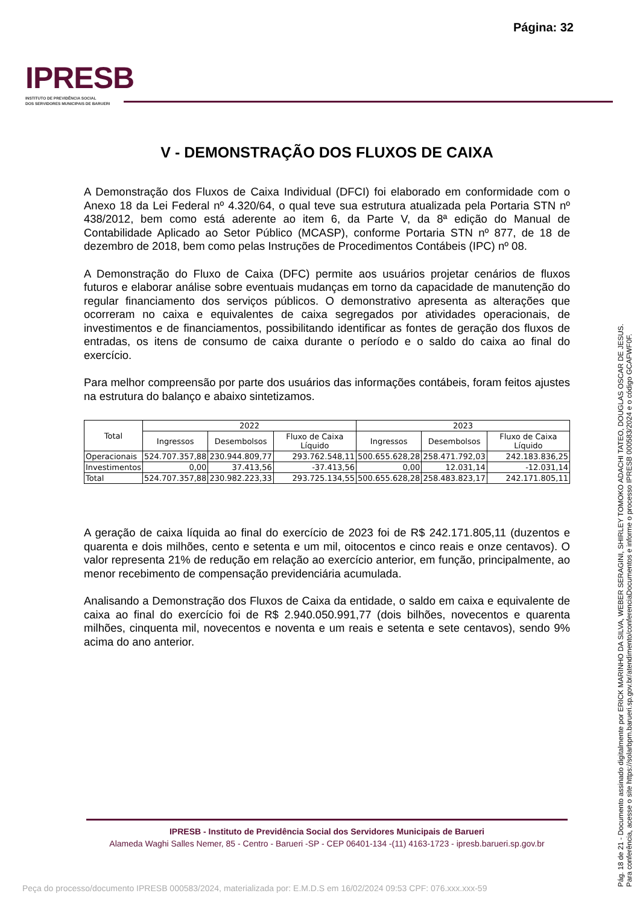Página: 32
IPRESB
INSTITUTO DE PREVIDÊNCIA SOCIAL
DOS SERVIDORES MUNICIPAIS DE BARUERI
V - DEMONSTRAÇÃO DOS FLUXOS DE CAIXA
A Demonstração dos Fluxos de Caixa Individual (DFCI) foi elaborado em conformidade com o Anexo 18 da Lei Federal nº 4.320/64, o qual teve sua estrutura atualizada pela Portaria STN nº 438/2012, bem como está aderente ao item 6, da Parte V, da 8ª edição do Manual de Contabilidade Aplicado ao Setor Público (MCASP), conforme Portaria STN nº 877, de 18 de dezembro de 2018, bem como pelas Instruções de Procedimentos Contábeis (IPC) nº 08.
A Demonstração do Fluxo de Caixa (DFC) permite aos usuários projetar cenários de fluxos futuros e elaborar análise sobre eventuais mudanças em torno da capacidade de manutenção do regular financiamento dos serviços públicos. O demonstrativo apresenta as alterações que ocorreram no caixa e equivalentes de caixa segregados por atividades operacionais, de investimentos e de financiamentos, possibilitando identificar as fontes de geração dos fluxos de entradas, os itens de consumo de caixa durante o período e o saldo do caixa ao final do exercício.
Para melhor compreensão por parte dos usuários das informações contábeis, foram feitos ajustes na estrutura do balanço e abaixo sintetizamos.
| Total | 2022 | | | 2023 | | |
| --- | --- | --- | --- | --- | --- | --- |
| | Ingressos | Desembolsos | Fluxo de Caixa Líquido | Ingressos | Desembolsos | Fluxo de Caixa Líquido |
| Operacionais | 524.707.357,88 | 230.944.809,77 | 293.762.548,11 | 500.655.628,28 | 258.471.792,03 | 242.183.836,25 |
| Investimentos | 0,00 | 37.413,56 | -37.413,56 | 0,00 | 12.031,14 | -12.031,14 |
| Total | 524.707.357,88 | 230.982.223,33 | 293.725.134,55 | 500.655.628,28 | 258.483.823,17 | 242.171.805,11 |
A geração de caixa líquida ao final do exercício de 2023 foi de R$ 242.171.805,11 (duzentos e quarenta e dois milhões, cento e setenta e um mil, oitocentos e cinco reais e onze centavos). O valor representa 21% de redução em relação ao exercício anterior, em função, principalmente, ao menor recebimento de compensação previdenciária acumulada.
Analisando a Demonstração dos Fluxos de Caixa da entidade, o saldo em caixa e equivalente de caixa ao final do exercício foi de R$ 2.940.050.991,77 (dois bilhões, novecentos e quarenta milhões, cinquenta mil, novecentos e noventa e um reais e setenta e sete centavos), sendo 9% acima do ano anterior.
IPRESB - Instituto de Previdência Social dos Servidores Municipais de Barueri
Alameda Waghi Salles Nemer, 85 - Centro - Barueri -SP - CEP 06401-134 -(11) 4163-1723 - ipresb.barueri.sp.gov.br
Pág. 18 de 21 - Documento assinado digitalmente por ERICK MARINHO DA SILVA, WEBER SERAGINI, SHIRLEY TOMOKO ADACHI TATEO, DOUGLAS OSCAR DE JESUS.
Para conferência, acesse o site https://solarbpm.barueri.sp.gov.br/atendimento/conferenciaDocumentos e informe o processo IPRESB 000583/2024 e o código GCAFWF0F.
Peça do processo/documento IPRESB 000583/2024, materializada por: E.M.D.S em 16/02/2024 09:53 CPF: 076.xxx.xxx-59